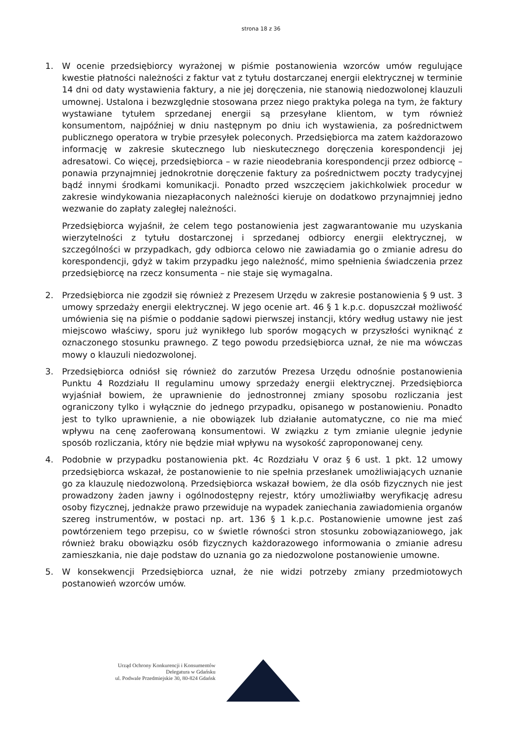strona 18 z 36
1. W ocenie przedsiębiorcy wyrażonej w piśmie postanowienia wzorców umów regulujące kwestie płatności należności z faktur vat z tytułu dostarczanej energii elektrycznej w terminie 14 dni od daty wystawienia faktury, a nie jej doręczenia, nie stanowią niedozwolonej klauzuli umownej. Ustalona i bezwzględnie stosowana przez niego praktyka polega na tym, że faktury wystawiane tytułem sprzedanej energii są przesyłane klientom, w tym również konsumentom, najpóźniej w dniu następnym po dniu ich wystawienia, za pośrednictwem publicznego operatora w trybie przesyłek poleconych. Przedsiębiorca ma zatem każdorazowo informację w zakresie skutecznego lub nieskutecznego doręczenia korespondencji jej adresatowi. Co więcej, przedsiębiorca – w razie nieodebrania korespondencji przez odbiorcę – ponawia przynajmniej jednokrotnie doręczenie faktury za pośrednictwem poczty tradycyjnej bądź innymi środkami komunikacji. Ponadto przed wszczęciem jakichkolwiek procedur w zakresie windykowania niezapłaconych należności kieruje on dodatkowo przynajmniej jedno wezwanie do zapłaty zaległej należności.
Przedsiębiorca wyjaśnił, że celem tego postanowienia jest zagwarantowanie mu uzyskania wierzytelności z tytułu dostarczonej i sprzedanej odbiorcy energii elektrycznej, w szczególności w przypadkach, gdy odbiorca celowo nie zawiadamia go o zmianie adresu do korespondencji, gdyż w takim przypadku jego należność, mimo spełnienia świadczenia przez przedsiębiorcę na rzecz konsumenta – nie staje się wymagalna.
2. Przedsiębiorca nie zgodził się również z Prezesem Urzędu w zakresie postanowienia § 9 ust. 3 umowy sprzedaży energii elektrycznej. W jego ocenie art. 46 § 1 k.p.c. dopuszczał możliwość umówienia się na piśmie o poddanie sądowi pierwszej instancji, który według ustawy nie jest miejscowo właściwy, sporu już wynikłego lub sporów mogących w przyszłości wyniknąć z oznaczonego stosunku prawnego. Z tego powodu przedsiębiorca uznał, że nie ma wówczas mowy o klauzuli niedozwolonej.
3. Przedsiębiorca odniósł się również do zarzutów Prezesa Urzędu odnośnie postanowienia Punktu 4 Rozdziału II regulaminu umowy sprzedaży energii elektrycznej. Przedsiębiorca wyjaśniał bowiem, że uprawnienie do jednostronnej zmiany sposobu rozliczania jest ograniczony tylko i wyłącznie do jednego przypadku, opisanego w postanowieniu. Ponadto jest to tylko uprawnienie, a nie obowiązek lub działanie automatyczne, co nie ma mieć wpływu na cenę zaoferowaną konsumentowi. W związku z tym zmianie ulegnie jedynie sposób rozliczania, który nie będzie miał wpływu na wysokość zaproponowanej ceny.
4. Podobnie w przypadku postanowienia pkt. 4c Rozdziału V oraz § 6 ust. 1 pkt. 12 umowy przedsiębiorca wskazał, że postanowienie to nie spełnia przesłanek umożliwiających uznanie go za klauzulę niedozwoloną. Przedsiębiorca wskazał bowiem, że dla osób fizycznych nie jest prowadzony żaden jawny i ogólnodostępny rejestr, który umożliwiałby weryfikację adresu osoby fizycznej, jednakże prawo przewiduje na wypadek zaniechania zawiadomienia organów szereg instrumentów, w postaci np. art. 136 § 1 k.p.c. Postanowienie umowne jest zaś powtórzeniem tego przepisu, co w świetle równości stron stosunku zobowiązaniowego, jak również braku obowiązku osób fizycznych każdorazowego informowania o zmianie adresu zamieszkania, nie daje podstaw do uznania go za niedozwolone postanowienie umowne.
5. W konsekwencji Przedsiębiorca uznał, że nie widzi potrzeby zmiany przedmiotowych postanowień wzorców umów.
Urząd Ochrony Konkurencji i Konsumentów
Delegatura w Gdańsku
ul. Podwale Przedmiejskie 30, 80-824 Gdańsk